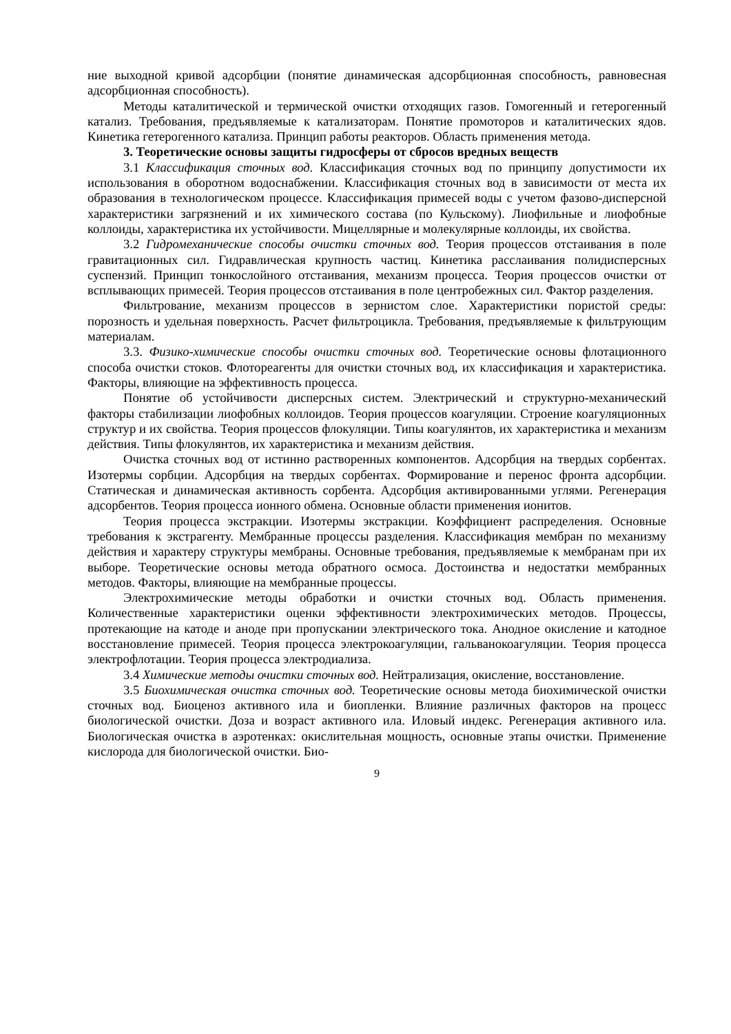ние выходной кривой адсорбции (понятие динамическая адсорбционная способность, равновесная адсорбционная способность).
Методы каталитической и термической очистки отходящих газов. Гомогенный и гетерогенный катализ. Требования, предъявляемые к катализаторам. Понятие промоторов и каталитических ядов. Кинетика гетерогенного катализа. Принцип работы реакторов. Область применения метода.
3. Теоретические основы защиты гидросферы от сбросов вредных веществ
3.1 Классификация сточных вод. Классификация сточных вод по принципу допустимости их использования в оборотном водоснабжении. Классификация сточных вод в зависимости от места их образования в технологическом процессе. Классификация примесей воды с учетом фазово-дисперсной характеристики загрязнений и их химического состава (по Кульскому). Лиофильные и лиофобные коллоиды, характеристика их устойчивости. Мицеллярные и молекулярные коллоиды, их свойства.
3.2 Гидромеханические способы очистки сточных вод. Теория процессов отстаивания в поле гравитационных сил. Гидравлическая крупность частиц. Кинетика расслаивания полидисперсных суспензий. Принцип тонкослойного отстаивания, механизм процесса. Теория процессов очистки от всплывающих примесей. Теория процессов отстаивания в поле центробежных сил. Фактор разделения.
Фильтрование, механизм процессов в зернистом слое. Характеристики пористой среды: порозность и удельная поверхность. Расчет фильтроцикла. Требования, предъявляемые к фильтрующим материалам.
3.3. Физико-химические способы очистки сточных вод. Теоретические основы флотационного способа очистки стоков. Флотореагенты для очистки сточных вод, их классификация и характеристика. Факторы, влияющие на эффективность процесса.
Понятие об устойчивости дисперсных систем. Электрический и структурно-механический факторы стабилизации лиофобных коллоидов. Теория процессов коагуляции. Строение коагуляционных структур и их свойства. Теория процессов флокуляции. Типы коагулянтов, их характеристика и механизм действия. Типы флокулянтов, их характеристика и механизм действия.
Очистка сточных вод от истинно растворенных компонентов. Адсорбция на твердых сорбентах. Изотермы сорбции. Адсорбция на твердых сорбентах. Формирование и перенос фронта адсорбции. Статическая и динамическая активность сорбента. Адсорбция активированными углями. Регенерация адсорбентов. Теория процесса ионного обмена. Основные области применения ионитов.
Теория процесса экстракции. Изотермы экстракции. Коэффициент распределения. Основные требования к экстрагенту. Мембранные процессы разделения. Классификация мембран по механизму действия и характеру структуры мембраны. Основные требования, предъявляемые к мембранам при их выборе. Теоретические основы метода обратного осмоса. Достоинства и недостатки мембранных методов. Факторы, влияющие на мембранные процессы.
Электрохимические методы обработки и очистки сточных вод. Область применения. Количественные характеристики оценки эффективности электрохимических методов. Процессы, протекающие на катоде и аноде при пропускании электрического тока. Анодное окисление и катодное восстановление примесей. Теория процесса электрокоагуляции, гальванокоагуляции. Теория процесса электрофлотации. Теория процесса электродиализа.
3.4 Химические методы очистки сточных вод. Нейтрализация, окисление, восстановление.
3.5 Биохимическая очистка сточных вод. Теоретические основы метода биохимической очистки сточных вод. Биоценоз активного ила и биопленки. Влияние различных факторов на процесс биологической очистки. Доза и возраст активного ила. Иловый индекс. Регенерация активного ила. Биологическая очистка в аэротенках: окислительная мощность, основные этапы очистки. Применение кислорода для биологической очистки. Био-
9